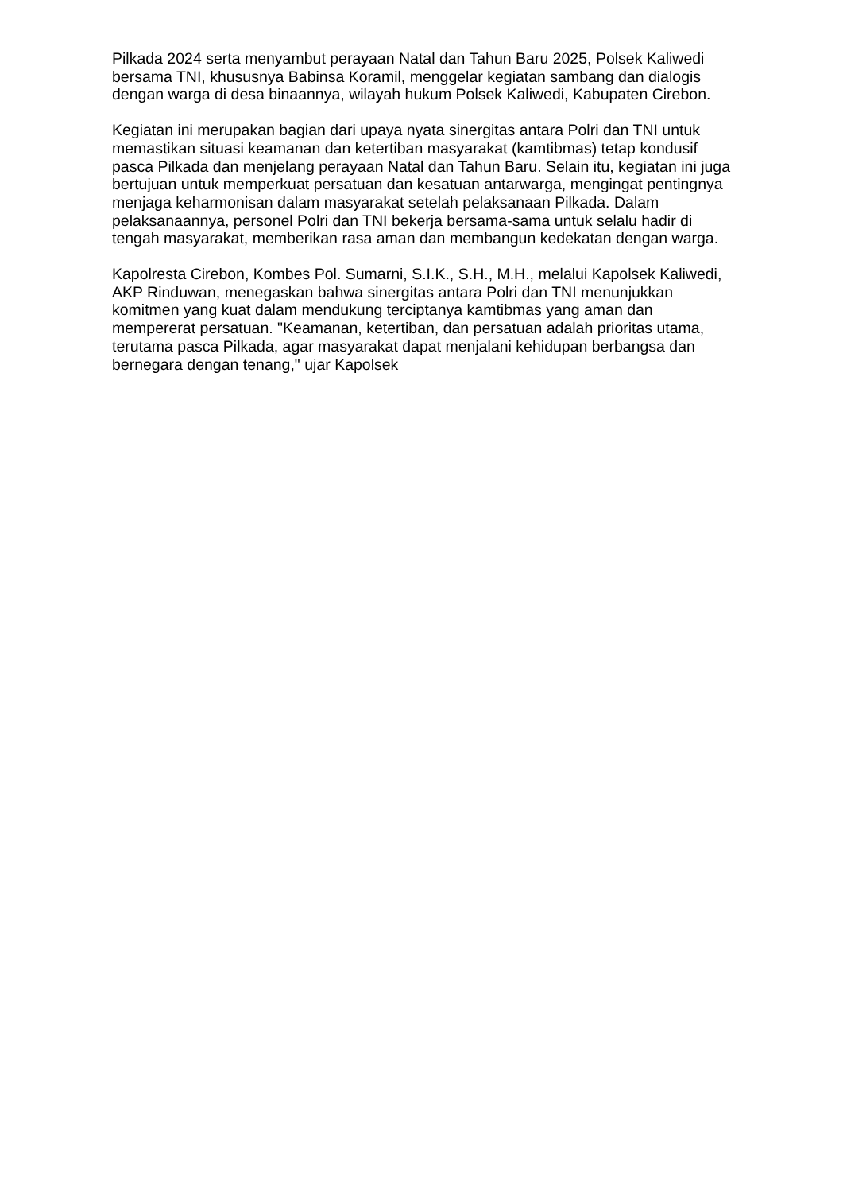Pilkada 2024 serta menyambut perayaan Natal dan Tahun Baru 2025, Polsek Kaliwedi bersama TNI, khususnya Babinsa Koramil, menggelar kegiatan sambang dan dialogis dengan warga di desa binaannya, wilayah hukum Polsek Kaliwedi, Kabupaten Cirebon.
Kegiatan ini merupakan bagian dari upaya nyata sinergitas antara Polri dan TNI untuk memastikan situasi keamanan dan ketertiban masyarakat (kamtibmas) tetap kondusif pasca Pilkada dan menjelang perayaan Natal dan Tahun Baru. Selain itu, kegiatan ini juga bertujuan untuk memperkuat persatuan dan kesatuan antarwarga, mengingat pentingnya menjaga keharmonisan dalam masyarakat setelah pelaksanaan Pilkada. Dalam pelaksanaannya, personel Polri dan TNI bekerja bersama-sama untuk selalu hadir di tengah masyarakat, memberikan rasa aman dan membangun kedekatan dengan warga.
Kapolresta Cirebon, Kombes Pol. Sumarni, S.I.K., S.H., M.H., melalui Kapolsek Kaliwedi, AKP Rinduwan, menegaskan bahwa sinergitas antara Polri dan TNI menunjukkan komitmen yang kuat dalam mendukung terciptanya kamtibmas yang aman dan mempererat persatuan. "Keamanan, ketertiban, dan persatuan adalah prioritas utama, terutama pasca Pilkada, agar masyarakat dapat menjalani kehidupan berbangsa dan bernegara dengan tenang," ujar Kapolsek